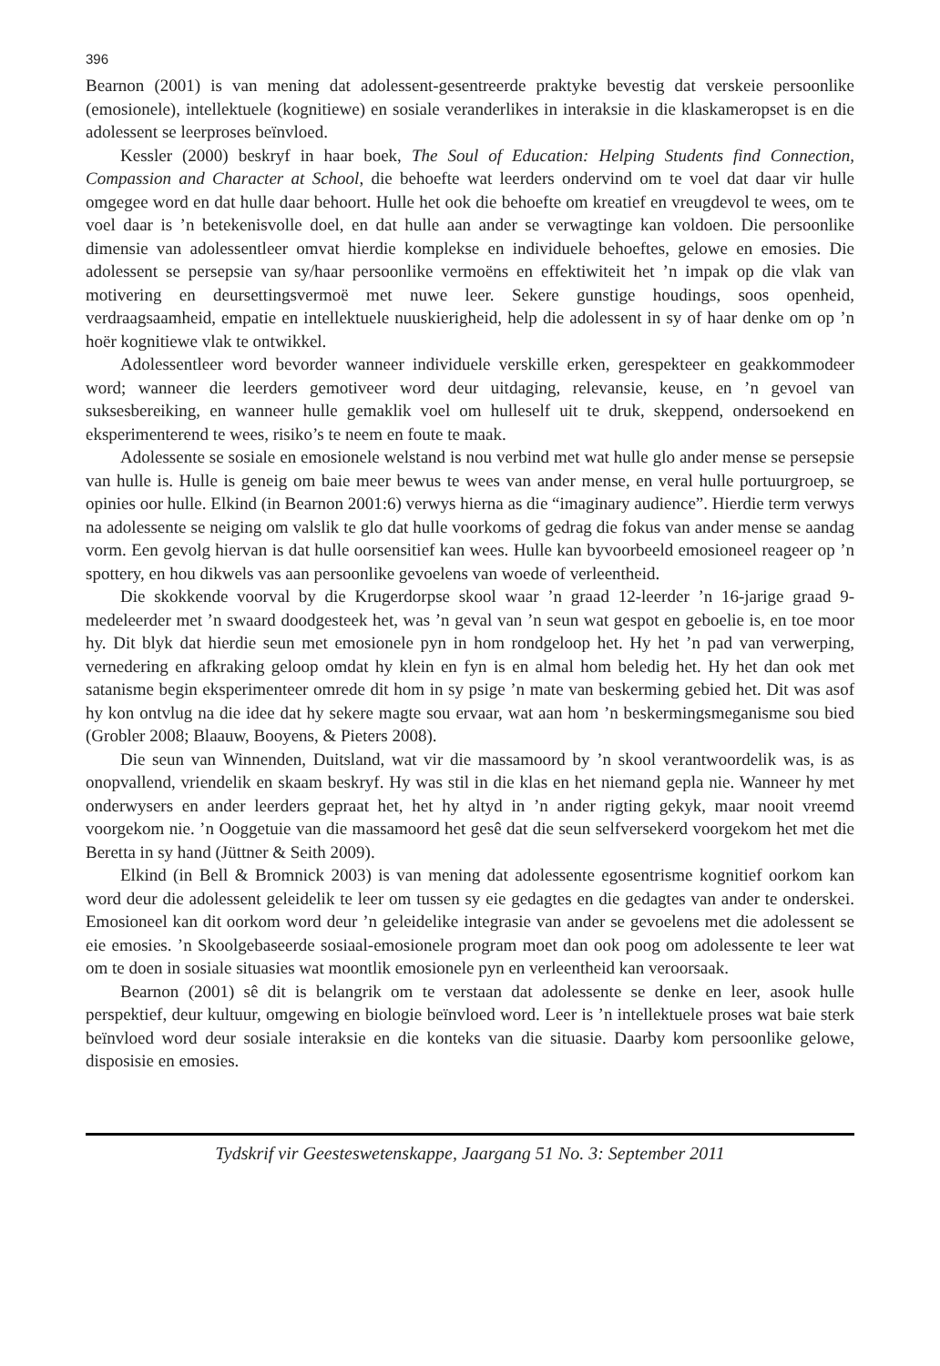396
Bearnon (2001) is van mening dat adolessent-gesentreerde praktyke bevestig dat verskeie persoonlike (emosionele), intellektuele (kognitiewe) en sosiale veranderlikes in interaksie in die klaskameropset is en die adolessent se leerproses beïnvloed.
Kessler (2000) beskryf in haar boek, The Soul of Education: Helping Students find Connection, Compassion and Character at School, die behoefte wat leerders ondervind om te voel dat daar vir hulle omgegee word en dat hulle daar behoort. Hulle het ook die behoefte om kreatief en vreugdevol te wees, om te voel daar is ’n betekenisvolle doel, en dat hulle aan ander se verwagtinge kan voldoen. Die persoonlike dimensie van adolessentleer omvat hierdie komplekse en individuele behoeftes, gelowe en emosies. Die adolessent se persepsie van sy/haar persoonlike vermoëns en effektiwiteit het ’n impak op die vlak van motivering en deursettingsvermoë met nuwe leer. Sekere gunstige houdings, soos openheid, verdraagsaamheid, empatie en intellektuele nuuskierigheid, help die adolessent in sy of haar denke om op ’n hoër kognitiewe vlak te ontwikkel.
Adolessentleer word bevorder wanneer individuele verskille erken, gerespekteer en geakkommodeer word; wanneer die leerders gemotiveer word deur uitdaging, relevansie, keuse, en ’n gevoel van suksesbereiking, en wanneer hulle gemaklik voel om hulleself uit te druk, skeppend, ondersoekend en eksperimenterend te wees, risiko’s te neem en foute te maak.
Adolessente se sosiale en emosionele welstand is nou verbind met wat hulle glo ander mense se persepsie van hulle is. Hulle is geneig om baie meer bewus te wees van ander mense, en veral hulle portuurgroep, se opinies oor hulle. Elkind (in Bearnon 2001:6) verwys hierna as die “imaginary audience”. Hierdie term verwys na adolessente se neiging om valslik te glo dat hulle voorkoms of gedrag die fokus van ander mense se aandag vorm. Een gevolg hiervan is dat hulle oorsensitief kan wees. Hulle kan byvoorbeeld emosioneel reageer op ’n spottery, en hou dikwels vas aan persoonlike gevoelens van woede of verleentheid.
Die skokkende voorval by die Krugerdorpse skool waar ’n graad 12-leerder ’n 16-jarige graad 9-medeleerder met ’n swaard doodgesteek het, was ’n geval van ’n seun wat gespot en geboelie is, en toe moor hy. Dit blyk dat hierdie seun met emosionele pyn in hom rondgeloop het. Hy het ’n pad van verwerping, vernedering en afkraking geloop omdat hy klein en fyn is en almal hom beledig het. Hy het dan ook met satanisme begin eksperimenteer omrede dit hom in sy psige ’n mate van beskerming gebied het. Dit was asof hy kon ontvlug na die idee dat hy sekere magte sou ervaar, wat aan hom ’n beskermingsmeganisme sou bied (Grobler 2008; Blaauw, Booyens, & Pieters 2008).
Die seun van Winnenden, Duitsland, wat vir die massamoord by ’n skool verantwoordelik was, is as onopvallend, vriendelik en skaam beskryf. Hy was stil in die klas en het niemand gepla nie. Wanneer hy met onderwysers en ander leerders gepraat het, het hy altyd in ’n ander rigting gekyk, maar nooit vreemd voorgekom nie. ’n Ooggetuie van die massamoord het gesê dat die seun selfversekerd voorgekom het met die Beretta in sy hand (Jüttner & Seith 2009).
Elkind (in Bell & Bromnick 2003) is van mening dat adolessente egosentrisme kognitief oorkom kan word deur die adolessent geleidelik te leer om tussen sy eie gedagtes en die gedagtes van ander te onderskei. Emosioneel kan dit oorkom word deur ’n geleidelike integrasie van ander se gevoelens met die adolessent se eie emosies. ’n Skoolgebaseerde sosiaal-emosionele program moet dan ook poog om adolessente te leer wat om te doen in sosiale situasies wat moontlik emosionele pyn en verleentheid kan veroorsaak.
Bearnon (2001) sê dit is belangrik om te verstaan dat adolessente se denke en leer, asook hulle perspektief, deur kultuur, omgewing en biologie beïnvloed word. Leer is ’n intellektuele proses wat baie sterk beïnvloed word deur sosiale interaksie en die konteks van die situasie. Daarby kom persoonlike gelowe, disposisie en emosies.
Tydskrif vir Geesteswetenskappe, Jaargang 51 No. 3: September 2011